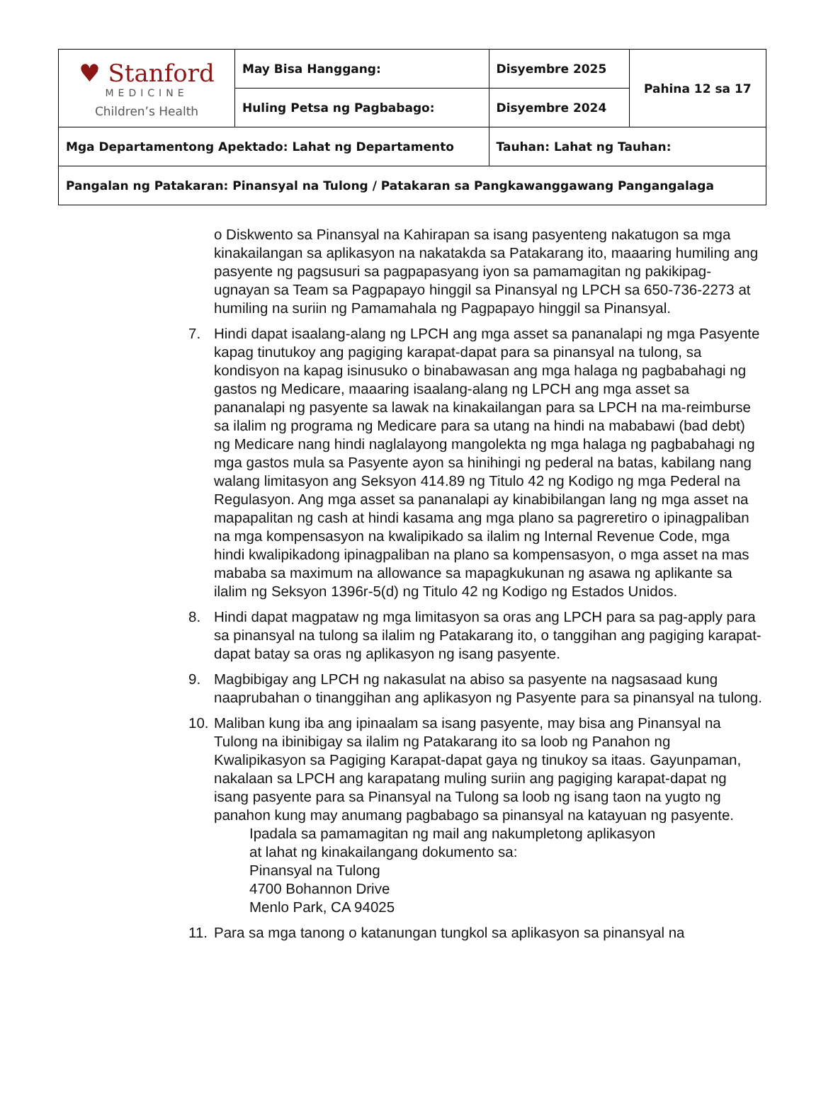| ♥ Stanford MEDICINE Children’s Health | May Bisa Hanggang: | Disyembre 2025 | Pahina 12 sa 17 |
| | Huling Petsa ng Pagbabago: | Disyembre 2024 | |
| Mga Departamentong Apektado: Lahat ng Departamento | | Tauhan: Lahat ng Tauhan: | |
| Pangalan ng Patakaran: Pinansyal na Tulong / Patakaran sa Pangkawanggawang Pangangalaga | | | |
o Diskwento sa Pinansyal na Kahirapan sa isang pasyenteng nakatugon sa mga kinakailangan sa aplikasyon na nakatakda sa Patakarang ito, maaaring humiling ang pasyente ng pagsusuri sa pagpapasyang iyon sa pamamagitan ng pakikipag-ugnayan sa Team sa Pagpapayo hinggil sa Pinansyal ng LPCH sa 650-736-2273 at humiling na suriin ng Pamamahala ng Pagpapayo hinggil sa Pinansyal.
7. Hindi dapat isaalang-alang ng LPCH ang mga asset sa pananalapi ng mga Pasyente kapag tinutukoy ang pagiging karapat-dapat para sa pinansyal na tulong, sa kondisyon na kapag isinusuko o binabawasan ang mga halaga ng pagbabahagi ng gastos ng Medicare, maaaring isaalang-alang ng LPCH ang mga asset sa pananalapi ng pasyente sa lawak na kinakailangan para sa LPCH na ma-reimburse sa ilalim ng programa ng Medicare para sa utang na hindi na mababawi (bad debt) ng Medicare nang hindi naglalayong mangolekta ng mga halaga ng pagbabahagi ng mga gastos mula sa Pasyente ayon sa hinihingi ng pederal na batas, kabilang nang walang limitasyon ang Seksyon 414.89 ng Titulo 42 ng Kodigo ng mga Pederal na Regulasyon. Ang mga asset sa pananalapi ay kinabibilangan lang ng mga asset na mapapalitan ng cash at hindi kasama ang mga plano sa pagreretiro o ipinagpaliban na mga kompensasyon na kwalipikado sa ilalim ng Internal Revenue Code, mga hindi kwalipikadong ipinagpaliban na plano sa kompensasyon, o mga asset na mas mababa sa maximum na allowance sa mapagkukunan ng asawa ng aplikante sa ilalim ng Seksyon 1396r-5(d) ng Titulo 42 ng Kodigo ng Estados Unidos.
8. Hindi dapat magpataw ng mga limitasyon sa oras ang LPCH para sa pag-apply para sa pinansyal na tulong sa ilalim ng Patakarang ito, o tanggihan ang pagiging karapat-dapat batay sa oras ng aplikasyon ng isang pasyente.
9. Magbibigay ang LPCH ng nakasulat na abiso sa pasyente na nagsasaad kung naaprubahan o tinanggihan ang aplikasyon ng Pasyente para sa pinansyal na tulong.
10.
Maliban kung iba ang ipinaalam sa isang pasyente, may bisa ang Pinansyal na Tulong na ibinibigay sa ilalim ng Patakarang ito sa loob ng Panahon ng Kwalipikasyon sa Pagiging Karapat-dapat gaya ng tinukoy sa itaas. Gayunpaman, nakalaan sa LPCH ang karapatang muling suriin ang pagiging karapat-dapat ng isang pasyente para sa Pinansyal na Tulong sa loob ng isang taon na yugto ng panahon kung may anumang pagbabago sa pinansyal na katayuan ng pasyente.
Ipadala sa pamamagitan ng mail ang nakumpletong aplikasyon
at lahat ng kinakailangang dokumento sa:
Pinansyal na Tulong
4700 Bohannon Drive
Menlo Park, CA 94025
11.
Para sa mga tanong o katanungan tungkol sa aplikasyon sa pinansyal na